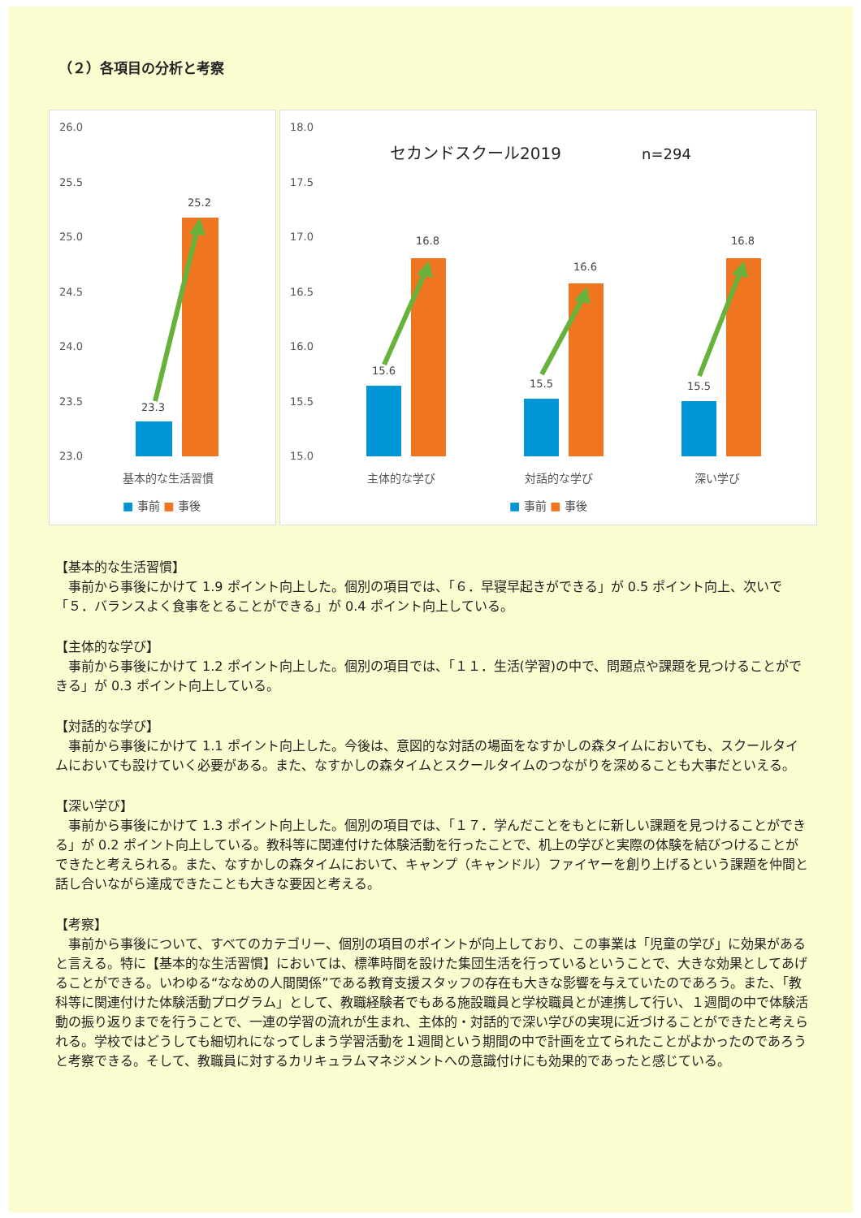（２）各項目の分析と考察
26.0
25.5
25.0
24.5
24.0
23.5
23.0
23.3
25.2
基本的な生活習慣
■ 事前 ■ 事後
18.0
17.5
17.0
16.5
16.0
15.5
15.0
セカンドスクール2019
n=294
15.6
16.8
15.5
16.6
15.5
16.8
主体的な学び
対話的な学び
深い学び
■ 事前 ■ 事後
【基本的な生活習慣】
事前から事後にかけて 1.9 ポイント向上した。個別の項目では、「６．早寝早起きができる」が 0.5 ポイント向上、次いで「５．バランスよく食事をとることができる」が 0.4 ポイント向上している。
【主体的な学び】
事前から事後にかけて 1.2 ポイント向上した。個別の項目では、「１１．生活(学習)の中で、問題点や課題を見つけることができる」が 0.3 ポイント向上している。
【対話的な学び】
事前から事後にかけて 1.1 ポイント向上した。今後は、意図的な対話の場面をなすかしの森タイムにおいても、スクールタイムにおいても設けていく必要がある。また、なすかしの森タイムとスクールタイムのつながりを深めることも大事だといえる。
【深い学び】
事前から事後にかけて 1.3 ポイント向上した。個別の項目では、「１７．学んだことをもとに新しい課題を見つけることができる」が 0.2 ポイント向上している。教科等に関連付けた体験活動を行ったことで、机上の学びと実際の体験を結びつけることができたと考えられる。また、なすかしの森タイムにおいて、キャンプ（キャンドル）ファイヤーを創り上げるという課題を仲間と話し合いながら達成できたことも大きな要因と考える。
【考察】
事前から事後について、すべてのカテゴリー、個別の項目のポイントが向上しており、この事業は「児童の学び」に効果があると言える。特に【基本的な生活習慣】においては、標準時間を設けた集団生活を行っているということで、大きな効果としてあげることができる。いわゆる“ななめの人間関係”である教育支援スタッフの存在も大きな影響を与えていたのであろう。また、「教科等に関連付けた体験活動プログラム」として、教職経験者でもある施設職員と学校職員とが連携して行い、１週間の中で体験活動の振り返りまでを行うことで、一連の学習の流れが生まれ、主体的・対話的で深い学びの実現に近づけることができたと考えられる。学校ではどうしても細切れになってしまう学習活動を１週間という期間の中で計画を立てられたことがよかったのであろうと考察できる。そして、教職員に対するカリキュラムマネジメントへの意識付けにも効果的であったと感じている。